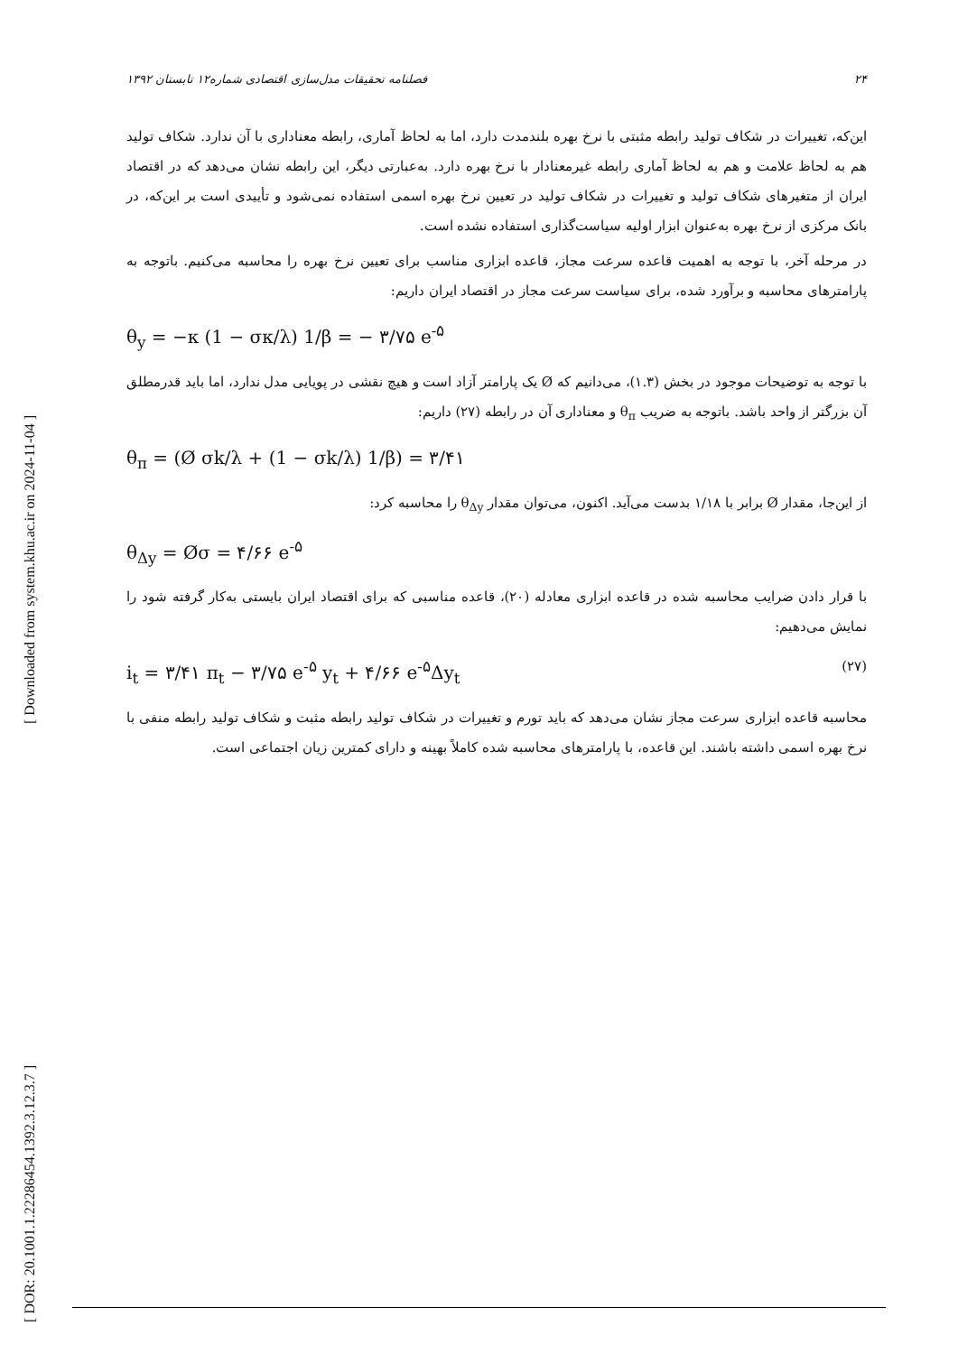[ Downloaded from system.khu.ac.ir on 2024-11-04 ]
[ DOR: 20.1001.1.22286454.1392.3.12.3.7 ]
۲۴ فصلنامه تحقیقات مدل‌سازی اقتصادی شماره۱۲ تابستان ۱۳۹۲
این‌که، تغییرات در شکاف تولید رابطه مثبتی با نرخ بهره بلندمدت دارد، اما به لحاظ آماری، رابطه معناداری با آن ندارد. شکاف تولید هم به لحاظ علامت و هم به لحاظ آماری رابطه غیرمعنادار با نرخ بهره دارد. به‌عبارتی دیگر، این رابطه نشان می‌دهد که در اقتصاد ایران از متغیرهای شکاف تولید و تغییرات در شکاف تولید در تعیین نرخ بهره اسمی استفاده نمی‌شود و تأییدی است بر این‌که، در بانک مرکزی از نرخ بهره به‌عنوان ابزار اولیه سیاست‌گذاری استفاده نشده است.
در مرحله آخر، با توجه به اهمیت قاعده سرعت مجاز، قاعده ابزاری مناسب برای تعیین نرخ بهره را محاسبه می‌کنیم. باتوجه به پارامترهای محاسبه و برآورد شده، برای سیاست سرعت مجاز در اقتصاد ایران داریم:
θ<sub>y</sub> = −κ (1 − σκ/λ) 1/β = − ۳/۷۵ e<sup>-۵</sup>
با توجه به توضیحات موجود در بخش (۱.۳)، می‌دانیم که Ø یک پارامتر آزاد است و هیچ نقشی در پویایی مدل ندارد، اما باید قدرمطلق آن بزرگتر از واحد باشد. باتوجه به ضریب θ<sub>π</sub> و معناداری آن در رابطه (۲۷) داریم:
θ<sub>π</sub> = (Ø σk/λ + (1 − σk/λ) 1/β) = ۳/۴۱
از این‌جا، مقدار Ø برابر با ۱/۱۸ بدست می‌آید. اکنون، می‌توان مقدار θ<sub>Δy</sub> را محاسبه کرد:
θ<sub>Δy</sub> = Øσ = ۴/۶۶ e<sup>-۵</sup>
با قرار دادن ضرایب محاسبه شده در قاعده ابزاری معادله (۲۰)، قاعده مناسبی که برای اقتصاد ایران بایستی به‌کار گرفته شود را نمایش می‌دهیم:
i<sub>t</sub> = ۳/۴۱ π<sub>t</sub> − ۳/۷۵ e<sup>-۵</sup> y<sub>t</sub> + ۴/۶۶ e<sup>-۵</sup>Δy<sub>t</sub> (۲۷)
محاسبه قاعده ابزاری سرعت مجاز نشان می‌دهد که باید تورم و تغییرات در شکاف تولید رابطه مثبت و شکاف تولید رابطه منفی با نرخ بهره اسمی داشته باشند. این قاعده، با پارامترهای محاسبه شده کاملاً بهینه و دارای کمترین زیان اجتماعی است.